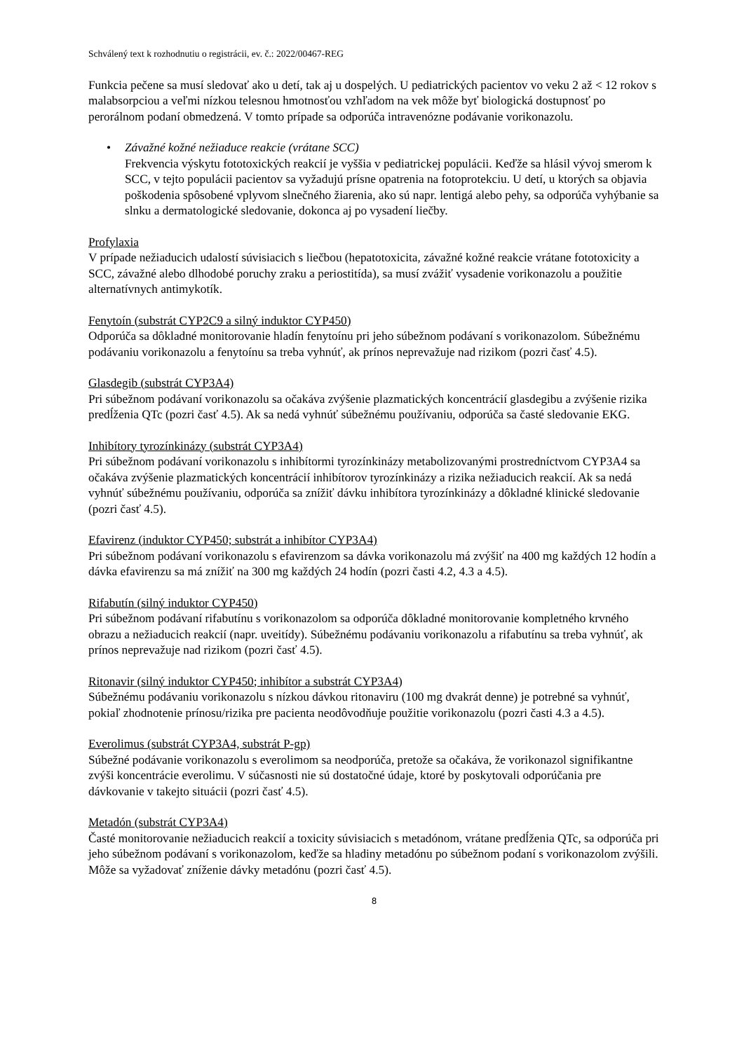Schválený text k rozhodnutiu o registrácii, ev. č.: 2022/00467-REG
Funkcia pečene sa musí sledovať ako u detí, tak aj u dospelých. U pediatrických pacientov vo veku 2 až < 12 rokov s malabsorpciou a veľmi nízkou telesnou hmotnosťou vzhľadom na vek môže byť biologická dostupnosť po perorálnom podaní obmedzená. V tomto prípade sa odporúča intravenózne podávanie vorikonazolu.
• Závažné kožné nežiaduce reakcie (vrátane SCC)
Frekvencia výskytu fototoxických reakcií je vyššia v pediatrickej populácii. Keďže sa hlásil vývoj smerom k SCC, v tejto populácii pacientov sa vyžadujú prísne opatrenia na fotoprotekciu. U detí, u ktorých sa objavia poškodenia spôsobené vplyvom slnečného žiarenia, ako sú napr. lentigá alebo pehy, sa odporúča vyhýbanie sa slnku a dermatologické sledovanie, dokonca aj po vysadení liečby.
Profylaxia
V prípade nežiaducich udalostí súvisiacich s liečbou (hepatotoxicita, závažné kožné reakcie vrátane fototoxicity a SCC, závažné alebo dlhodobé poruchy zraku a periostitída), sa musí zvážiť vysadenie vorikonazolu a použitie alternatívnych antimykotík.
Fenytoín (substrát CYP2C9 a silný induktor CYP450)
Odporúča sa dôkladné monitorovanie hladín fenytoínu pri jeho súbežnom podávaní s vorikonazolom. Súbežnému podávaniu vorikonazolu a fenytoínu sa treba vyhnúť, ak prínos neprevažuje nad rizikom (pozri časť 4.5).
Glasdegib (substrát CYP3A4)
Pri súbežnom podávaní vorikonazolu sa očakáva zvýšenie plazmatických koncentrácií glasdegibu a zvýšenie rizika predĺženia QTc (pozri časť 4.5). Ak sa nedá vyhnúť súbežnému používaniu, odporúča sa časté sledovanie EKG.
Inhibítory tyrozínkinázy (substrát CYP3A4)
Pri súbežnom podávaní vorikonazolu s inhibítormi tyrozínkinázy metabolizovanými prostredníctvom CYP3A4 sa očakáva zvýšenie plazmatických koncentrácií inhibítorov tyrozínkinázy a rizika nežiaducich reakcií. Ak sa nedá vyhnúť súbežnému používaniu, odporúča sa znížiť dávku inhibítora tyrozínkinázy a dôkladné klinické sledovanie (pozri časť 4.5).
Efavirenz (induktor CYP450; substrát a inhibítor CYP3A4)
Pri súbežnom podávaní vorikonazolu s efavirenzom sa dávka vorikonazolu má zvýšiť na 400 mg každých 12 hodín a dávka efavirenzu sa má znížiť na 300 mg každých 24 hodín (pozri časti 4.2, 4.3 a 4.5).
Rifabutín (silný induktor CYP450)
Pri súbežnom podávaní rifabutínu s vorikonazolom sa odporúča dôkladné monitorovanie kompletného krvného obrazu a nežiaducich reakcií (napr. uveitídy). Súbežnému podávaniu vorikonazolu a rifabutínu sa treba vyhnúť, ak prínos neprevažuje nad rizikom (pozri časť 4.5).
Ritonavir (silný induktor CYP450; inhibítor a substrát CYP3A4)
Súbežnému podávaniu vorikonazolu s nízkou dávkou ritonaviru (100 mg dvakrát denne) je potrebné sa vyhnúť, pokiaľ zhodnotenie prínosu/rizika pre pacienta neodôvodňuje použitie vorikonazolu (pozri časti 4.3 a 4.5).
Everolimus (substrát CYP3A4, substrát P-gp)
Súbežné podávanie vorikonazolu s everolimom sa neodporúča, pretože sa očakáva, že vorikonazol signifikantne zvýši koncentrácie everolimu. V súčasnosti nie sú dostatočné údaje, ktoré by poskytovali odporúčania pre dávkovanie v takejto situácii (pozri časť 4.5).
Metadón (substrát CYP3A4)
Časté monitorovanie nežiaducich reakcií a toxicity súvisiacich s metadónom, vrátane predĺženia QTc, sa odporúča pri jeho súbežnom podávaní s vorikonazolom, keďže sa hladiny metadónu po súbežnom podaní s vorikonazolom zvýšili. Môže sa vyžadovať zníženie dávky metadónu (pozri časť 4.5).
8